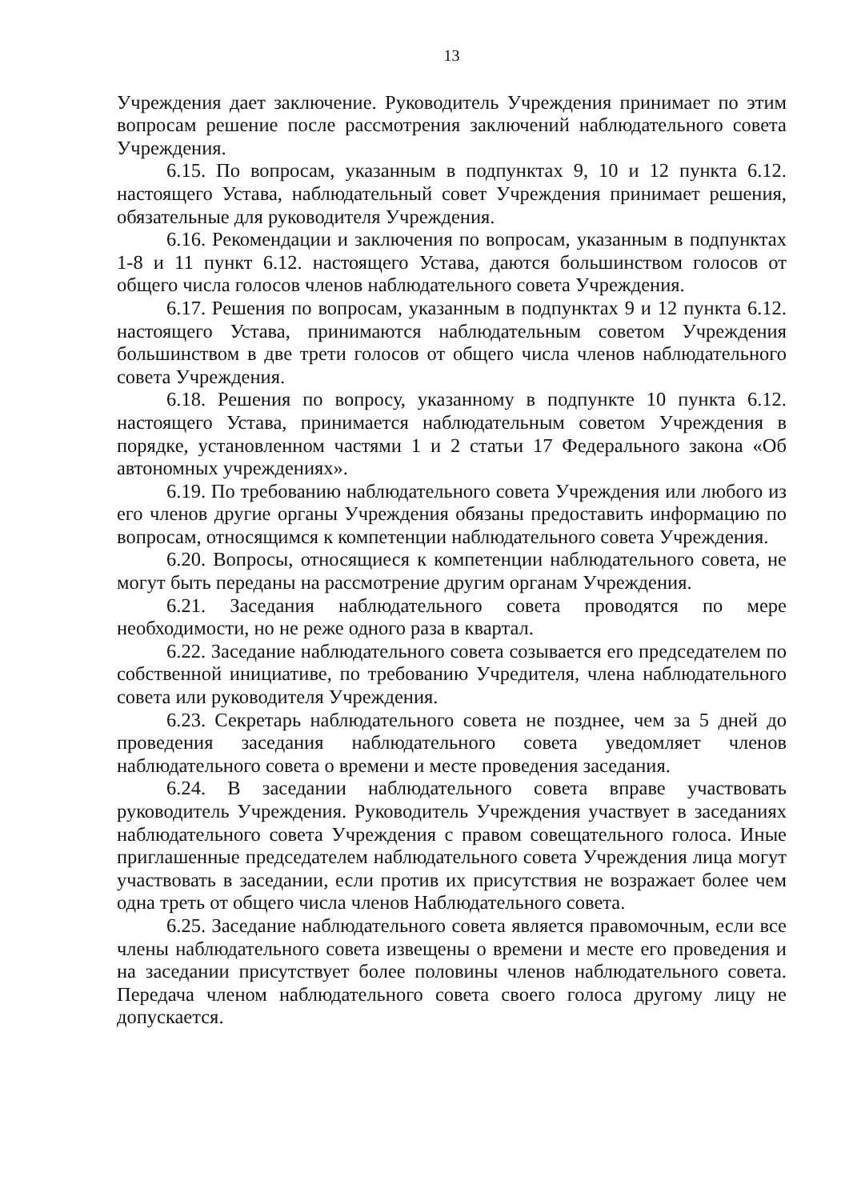13
Учреждения дает заключение. Руководитель Учреждения принимает по этим вопросам решение после рассмотрения заключений наблюдательного совета Учреждения.
6.15. По вопросам, указанным в подпунктах 9, 10 и 12 пункта 6.12. настоящего Устава, наблюдательный совет Учреждения принимает решения, обязательные для руководителя Учреждения.
6.16. Рекомендации и заключения по вопросам, указанным в подпунктах 1-8 и 11 пункт 6.12. настоящего Устава, даются большинством голосов от общего числа голосов членов наблюдательного совета Учреждения.
6.17. Решения по вопросам, указанным в подпунктах 9 и 12 пункта 6.12. настоящего Устава, принимаются наблюдательным советом Учреждения большинством в две трети голосов от общего числа членов наблюдательного совета Учреждения.
6.18. Решения по вопросу, указанному в подпункте 10 пункта 6.12. настоящего Устава, принимается наблюдательным советом Учреждения в порядке, установленном частями 1 и 2 статьи 17 Федерального закона «Об автономных учреждениях».
6.19. По требованию наблюдательного совета Учреждения или любого из его членов другие органы Учреждения обязаны предоставить информацию по вопросам, относящимся к компетенции наблюдательного совета Учреждения.
6.20. Вопросы, относящиеся к компетенции наблюдательного совета, не могут быть переданы на рассмотрение другим органам Учреждения.
6.21. Заседания наблюдательного совета проводятся по мере необходимости, но не реже одного раза в квартал.
6.22. Заседание наблюдательного совета созывается его председателем по собственной инициативе, по требованию Учредителя, члена наблюдательного совета или руководителя Учреждения.
6.23. Секретарь наблюдательного совета не позднее, чем за 5 дней до проведения заседания наблюдательного совета уведомляет членов наблюдательного совета о времени и месте проведения заседания.
6.24. В заседании наблюдательного совета вправе участвовать руководитель Учреждения. Руководитель Учреждения участвует в заседаниях наблюдательного совета Учреждения с правом совещательного голоса. Иные приглашенные председателем наблюдательного совета Учреждения лица могут участвовать в заседании, если против их присутствия не возражает более чем одна треть от общего числа членов Наблюдательного совета.
6.25. Заседание наблюдательного совета является правомочным, если все члены наблюдательного совета извещены о времени и месте его проведения и на заседании присутствует более половины членов наблюдательного совета. Передача членом наблюдательного совета своего голоса другому лицу не допускается.